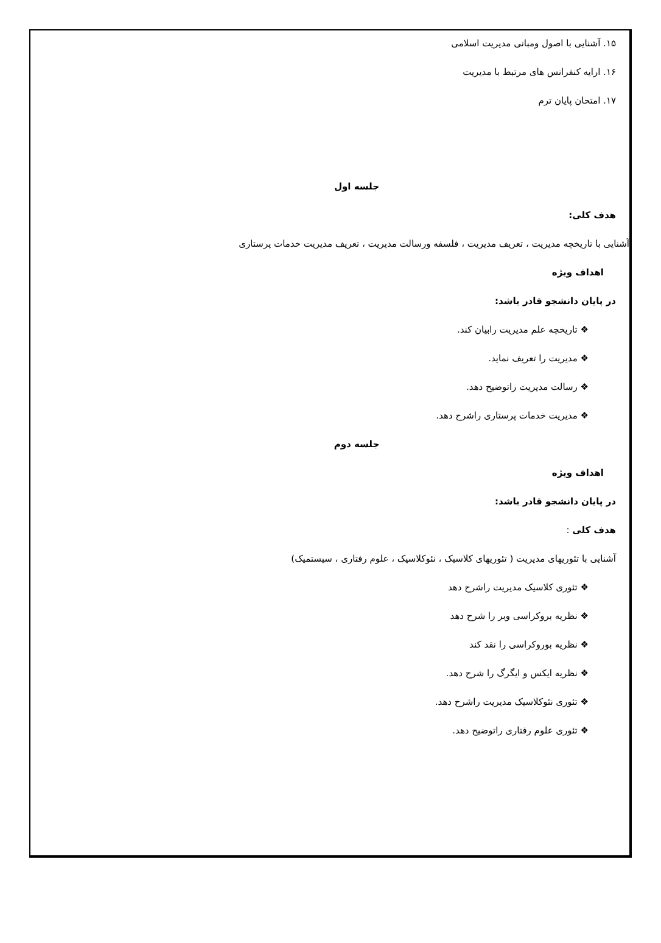۱۵. آشنایی با اصول ومبانی مدیریت اسلامی
۱۶. ارایه کنفرانس های مرتبط با مدیریت
۱۷. امتحان پایان ترم
جلسه اول
هدف کلی:
آشنایی با تاریخچه مدیریت ، تعریف مدیریت ، فلسفه ورسالت مدیریت ، تعریف مدیریت خدمات پرستاری
اهداف ویژه
در پایان دانشجو قادر باشد:
❖ تاریخچه علم مدیریت رابیان کند.
❖ مدیریت را تعریف نماید.
❖ رسالت مدیریت راتوضیح دهد.
❖ مدیریت خدمات پرستاری راشرح دهد.
جلسه دوم
اهداف ویژه
در پایان دانشجو قادر باشد:
هدف کلی :
آشنایی با تئوریهای مدیریت ( تئوریهای کلاسیک ، نئوکلاسیک ، علوم رفتاری ، سیستمیک)
❖ تئوری کلاسیک مدیریت راشرح دهد
❖ نظریه بروکراسی وبر را شرح دهد
❖ نظریه بوروکراسی را نقد کند
❖ نظریه ایکس و ایگرگ را شرح دهد.
❖ تئوری نئوکلاسیک مدیریت راشرح دهد.
❖ تئوری علوم رفتاری راتوضیح دهد.